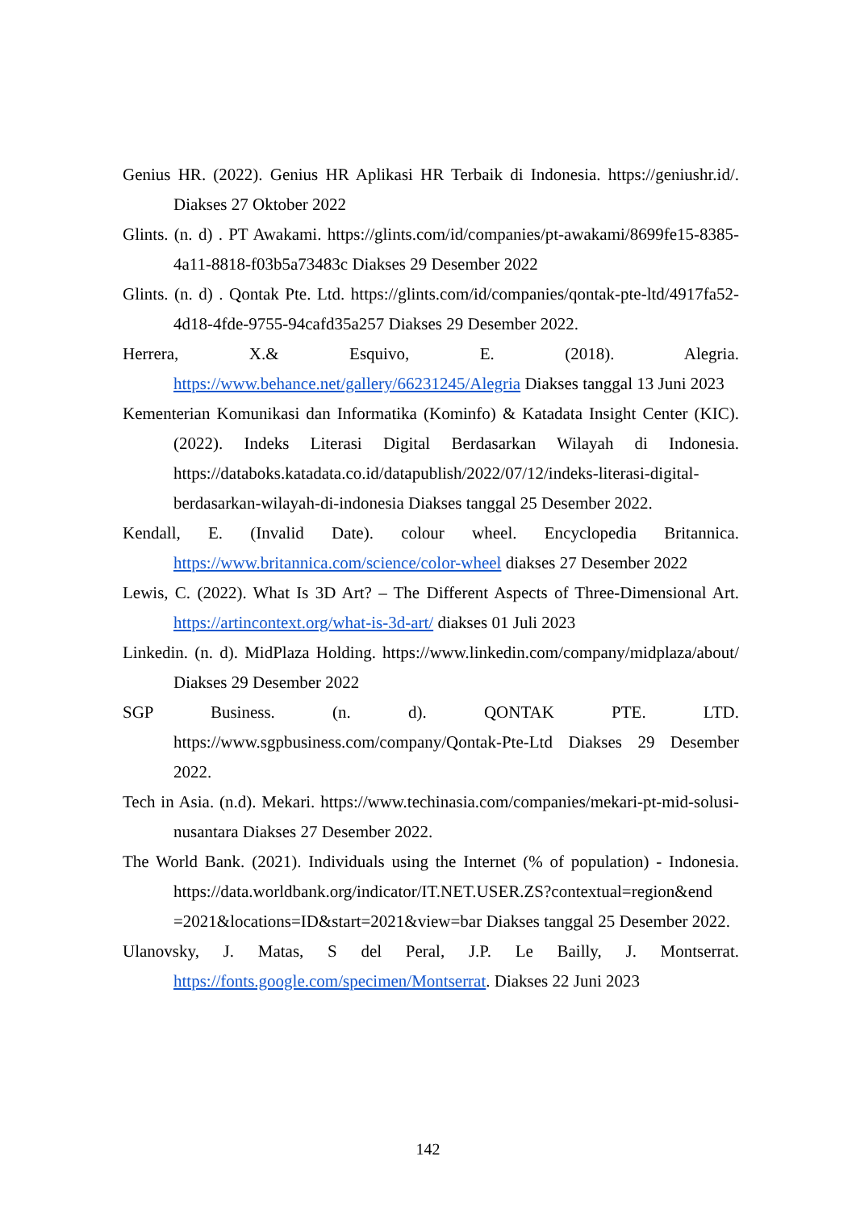Genius HR. (2022). Genius HR Aplikasi HR Terbaik di Indonesia. https://geniushr.id/. Diakses 27 Oktober 2022
Glints. (n. d) . PT Awakami. https://glints.com/id/companies/pt-awakami/8699fe15-8385-4a11-8818-f03b5a73483c Diakses 29 Desember 2022
Glints. (n. d) . Qontak Pte. Ltd. https://glints.com/id/companies/qontak-pte-ltd/4917fa52-4d18-4fde-9755-94cafd35a257 Diakses 29 Desember 2022.
Herrera, X.& Esquivo, E. (2018). Alegria. https://www.behance.net/gallery/66231245/Alegria Diakses tanggal 13 Juni 2023
Kementerian Komunikasi dan Informatika (Kominfo) & Katadata Insight Center (KIC). (2022). Indeks Literasi Digital Berdasarkan Wilayah di Indonesia. https://databoks.katadata.co.id/datapublish/2022/07/12/indeks-literasi-digital-berdasarkan-wilayah-di-indonesia Diakses tanggal 25 Desember 2022.
Kendall, E. (Invalid Date). colour wheel. Encyclopedia Britannica. https://www.britannica.com/science/color-wheel diakses 27 Desember 2022
Lewis, C. (2022). What Is 3D Art? – The Different Aspects of Three-Dimensional Art. https://artincontext.org/what-is-3d-art/ diakses 01 Juli 2023
Linkedin. (n. d). MidPlaza Holding. https://www.linkedin.com/company/midplaza/about/ Diakses 29 Desember 2022
SGP Business. (n. d). QONTAK PTE. LTD. https://www.sgpbusiness.com/company/Qontak-Pte-Ltd Diakses 29 Desember 2022.
Tech in Asia. (n.d). Mekari. https://www.techinasia.com/companies/mekari-pt-mid-solusi-nusantara Diakses 27 Desember 2022.
The World Bank. (2021). Individuals using the Internet (% of population) - Indonesia. https://data.worldbank.org/indicator/IT.NET.USER.ZS?contextual=region&end =2021&locations=ID&start=2021&view=bar Diakses tanggal 25 Desember 2022.
Ulanovsky, J. Matas, S del Peral, J.P. Le Bailly, J. Montserrat. https://fonts.google.com/specimen/Montserrat. Diakses 22 Juni 2023
142